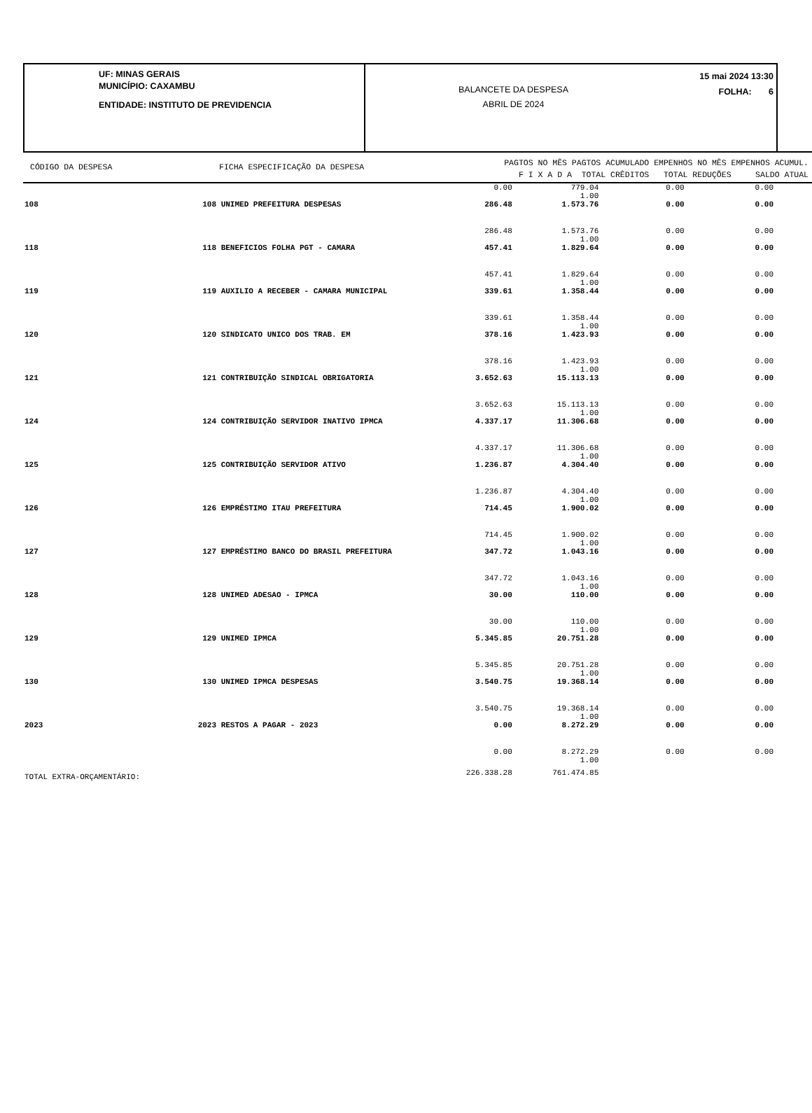UF: MINAS GERAIS
MUNICÍPIO: CAXAMBU
ENTIDADE: INSTITUTO DE PREVIDENCIA
BALANCETE DA DESPESA
ABRIL DE 2024
15 mai 2024 13:30
FOLHA: 6
CÓDIGO DA DESPESA FICHA ESPECIFICAÇÃO DA DESPESA
PAGTOS NO MÊS PAGTOS ACUMULADO EMPENHOS NO MÊS EMPENHOS ACUMUL.
F I X A D A TOTAL CRÊDITOS TOTAL REDUÇÕES SALDO ATUAL
| | | | 0.00 | 779.04 1.00 | 0.00 | 0.00 |
| 108 | 108 | UNIMED PREFEITURA DESPESAS | 286.48 | 1.573.76 | 0.00 | 0.00 |
| | | | 286.48 | 1.573.76 1.00 | 0.00 | 0.00 |
| 118 | 118 | BENEFICIOS FOLHA PGT - CAMARA | 457.41 | 1.829.64 | 0.00 | 0.00 |
| | | | 457.41 | 1.829.64 1.00 | 0.00 | 0.00 |
| 119 | 119 | AUXILIO A RECEBER - CAMARA MUNICIPAL | 339.61 | 1.358.44 | 0.00 | 0.00 |
| | | | 339.61 | 1.358.44 1.00 | 0.00 | 0.00 |
| 120 | 120 | SINDICATO UNICO DOS TRAB. EM | 378.16 | 1.423.93 | 0.00 | 0.00 |
| | | | 378.16 | 1.423.93 1.00 | 0.00 | 0.00 |
| 121 | 121 | CONTRIBUIÇÃO SINDICAL OBRIGATORIA | 3.652.63 | 15.113.13 | 0.00 | 0.00 |
| | | | 3.652.63 | 15.113.13 1.00 | 0.00 | 0.00 |
| 124 | 124 | CONTRIBUIÇÃO SERVIDOR INATIVO IPMCA | 4.337.17 | 11.306.68 | 0.00 | 0.00 |
| | | | 4.337.17 | 11.306.68 1.00 | 0.00 | 0.00 |
| 125 | 125 | CONTRIBUIÇÃO SERVIDOR ATIVO | 1.236.87 | 4.304.40 | 0.00 | 0.00 |
| | | | 1.236.87 | 4.304.40 1.00 | 0.00 | 0.00 |
| 126 | 126 | EMPRÉSTIMO ITAU PREFEITURA | 714.45 | 1.900.02 | 0.00 | 0.00 |
| | | | 714.45 | 1.900.02 1.00 | 0.00 | 0.00 |
| 127 | 127 | EMPRÉSTIMO BANCO DO BRASIL PREFEITURA | 347.72 | 1.043.16 | 0.00 | 0.00 |
| | | | 347.72 | 1.043.16 1.00 | 0.00 | 0.00 |
| 128 | 128 | UNIMED ADESAO - IPMCA | 30.00 | 110.00 | 0.00 | 0.00 |
| | | | 30.00 | 110.00 1.00 | 0.00 | 0.00 |
| 129 | 129 | UNIMED IPMCA | 5.345.85 | 20.751.28 | 0.00 | 0.00 |
| | | | 5.345.85 | 20.751.28 1.00 | 0.00 | 0.00 |
| 130 | 130 | UNIMED IPMCA DESPESAS | 3.540.75 | 19.368.14 | 0.00 | 0.00 |
| | | | 3.540.75 | 19.368.14 1.00 | 0.00 | 0.00 |
| 2023 | 2023 | RESTOS A PAGAR - 2023 | 0.00 | 8.272.29 | 0.00 | 0.00 |
| | | | 0.00 | 8.272.29 1.00 | 0.00 | 0.00 |
| TOTAL EXTRA-ORÇAMENTÁRIO: | | | 226.338.28 | 761.474.85 | | |